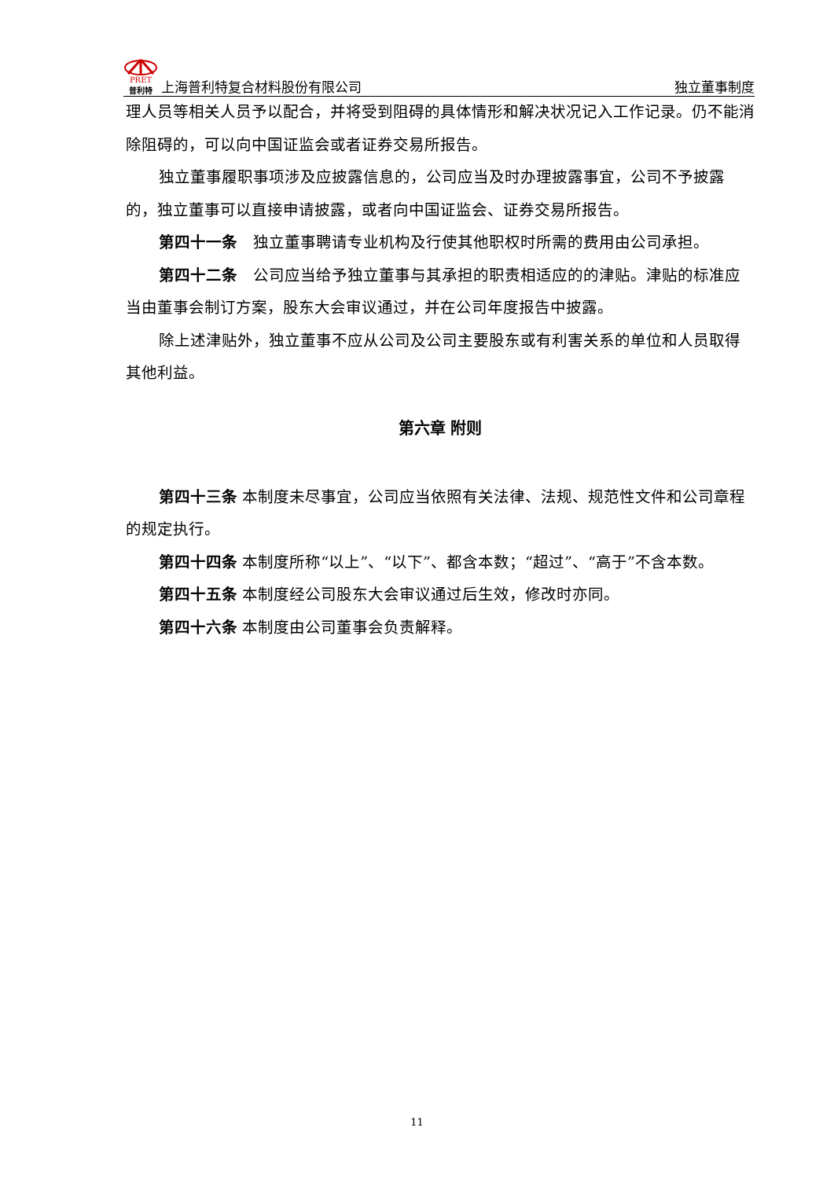PRET 普利特 上海普利特复合材料股份有限公司
独立董事制度
理人员等相关人员予以配合，并将受到阻碍的具体情形和解决状况记入工作记录。仍不能消除阻碍的，可以向中国证监会或者证券交易所报告。
独立董事履职事项涉及应披露信息的，公司应当及时办理披露事宜，公司不予披露的，独立董事可以直接申请披露，或者向中国证监会、证券交易所报告。
第四十一条　独立董事聘请专业机构及行使其他职权时所需的费用由公司承担。
第四十二条　公司应当给予独立董事与其承担的职责相适应的的津贴。津贴的标准应当由董事会制订方案，股东大会审议通过，并在公司年度报告中披露。
除上述津贴外，独立董事不应从公司及公司主要股东或有利害关系的单位和人员取得其他利益。
第六章 附则
第四十三条 本制度未尽事宜，公司应当依照有关法律、法规、规范性文件和公司章程的规定执行。
第四十四条 本制度所称“以上”、“以下”、都含本数；“超过”、“高于”不含本数。
第四十五条 本制度经公司股东大会审议通过后生效，修改时亦同。
第四十六条 本制度由公司董事会负责解释。
11